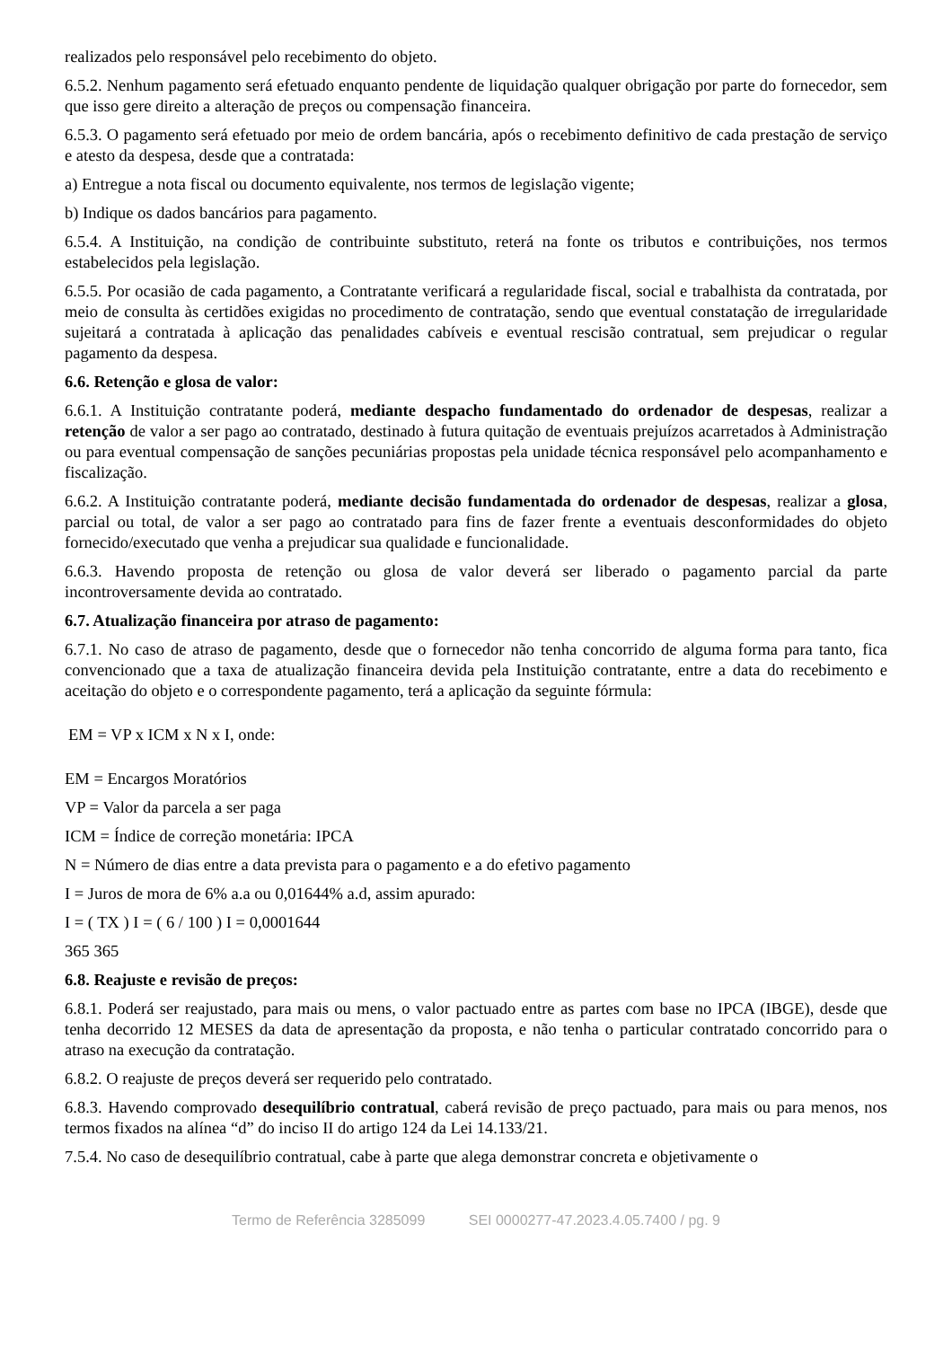realizados pelo responsável pelo recebimento do objeto.
6.5.2. Nenhum pagamento será efetuado enquanto pendente de liquidação qualquer obrigação por parte do fornecedor, sem que isso gere direito a alteração de preços ou compensação financeira.
6.5.3. O pagamento será efetuado por meio de ordem bancária, após o recebimento definitivo de cada prestação de serviço e atesto da despesa, desde que a contratada:
a) Entregue a nota fiscal ou documento equivalente, nos termos de legislação vigente;
b) Indique os dados bancários para pagamento.
6.5.4. A Instituição, na condição de contribuinte substituto, reterá na fonte os tributos e contribuições, nos termos estabelecidos pela legislação.
6.5.5. Por ocasião de cada pagamento, a Contratante verificará a regularidade fiscal, social e trabalhista da contratada, por meio de consulta às certidões exigidas no procedimento de contratação, sendo que eventual constatação de irregularidade sujeitará a contratada à aplicação das penalidades cabíveis e eventual rescisão contratual, sem prejudicar o regular pagamento da despesa.
6.6. Retenção e glosa de valor:
6.6.1. A Instituição contratante poderá, mediante despacho fundamentado do ordenador de despesas, realizar a retenção de valor a ser pago ao contratado, destinado à futura quitação de eventuais prejuízos acarretados à Administração ou para eventual compensação de sanções pecuniárias propostas pela unidade técnica responsável pelo acompanhamento e fiscalização.
6.6.2. A Instituição contratante poderá, mediante decisão fundamentada do ordenador de despesas, realizar a glosa, parcial ou total, de valor a ser pago ao contratado para fins de fazer frente a eventuais desconformidades do objeto fornecido/executado que venha a prejudicar sua qualidade e funcionalidade.
6.6.3. Havendo proposta de retenção ou glosa de valor deverá ser liberado o pagamento parcial da parte incontroversamente devida ao contratado.
6.7. Atualização financeira por atraso de pagamento:
6.7.1. No caso de atraso de pagamento, desde que o fornecedor não tenha concorrido de alguma forma para tanto, fica convencionado que a taxa de atualização financeira devida pela Instituição contratante, entre a data do recebimento e aceitação do objeto e o correspondente pagamento, terá a aplicação da seguinte fórmula:
EM = VP x ICM x N x I, onde:
EM = Encargos Moratórios
VP = Valor da parcela a ser paga
ICM = Índice de correção monetária: IPCA
N = Número de dias entre a data prevista para o pagamento e a do efetivo pagamento
I = Juros de mora de 6% a.a ou 0,01644% a.d, assim apurado:
I = ( TX ) I = ( 6 / 100 ) I = 0,0001644
365 365
6.8. Reajuste e revisão de preços:
6.8.1. Poderá ser reajustado, para mais ou mens, o valor pactuado entre as partes com base no IPCA (IBGE), desde que tenha decorrido 12 MESES da data de apresentação da proposta, e não tenha o particular contratado concorrido para o atraso na execução da contratação.
6.8.2. O reajuste de preços deverá ser requerido pelo contratado.
6.8.3. Havendo comprovado desequilíbrio contratual, caberá revisão de preço pactuado, para mais ou para menos, nos termos fixados na alínea “d” do inciso II do artigo 124 da Lei 14.133/21.
7.5.4. No caso de desequilíbrio contratual, cabe à parte que alega demonstrar concreta e objetivamente o
Termo de Referência 3285099 SEI 0000277-47.2023.4.05.7400 / pg. 9